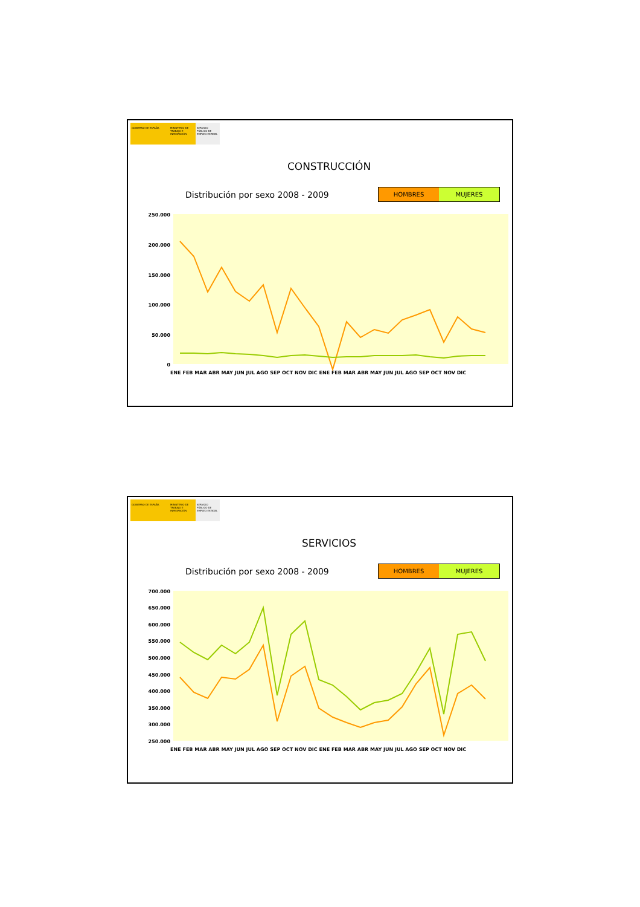GOBIERNO DE ESPAÑA MINISTERIO DE TRABAJO E INMIGRACIÓN
SERVICIO PÚBLICO DE EMPLEO ESTATAL
CONSTRUCCIÓN
Distribución por sexo 2008 - 2009
HOMBRES MUJERES
250.000
200.000
150.000
100.000
50.000
0
ENE FEB MAR ABR MAY JUN JUL AGO SEP OCT NOV DIC ENE FEB MAR ABR MAY JUN JUL AGO SEP OCT NOV DIC
GOBIERNO DE ESPAÑA MINISTERIO DE TRABAJO E INMIGRACIÓN
SERVICIO PÚBLICO DE EMPLEO ESTATAL
SERVICIOS
Distribución por sexo 2008 - 2009
HOMBRES MUJERES
700.000
650.000
600.000
550.000
500.000
450.000
400.000
350.000
300.000
250.000
ENE FEB MAR ABR MAY JUN JUL AGO SEP OCT NOV DIC ENE FEB MAR ABR MAY JUN JUL AGO SEP OCT NOV DIC